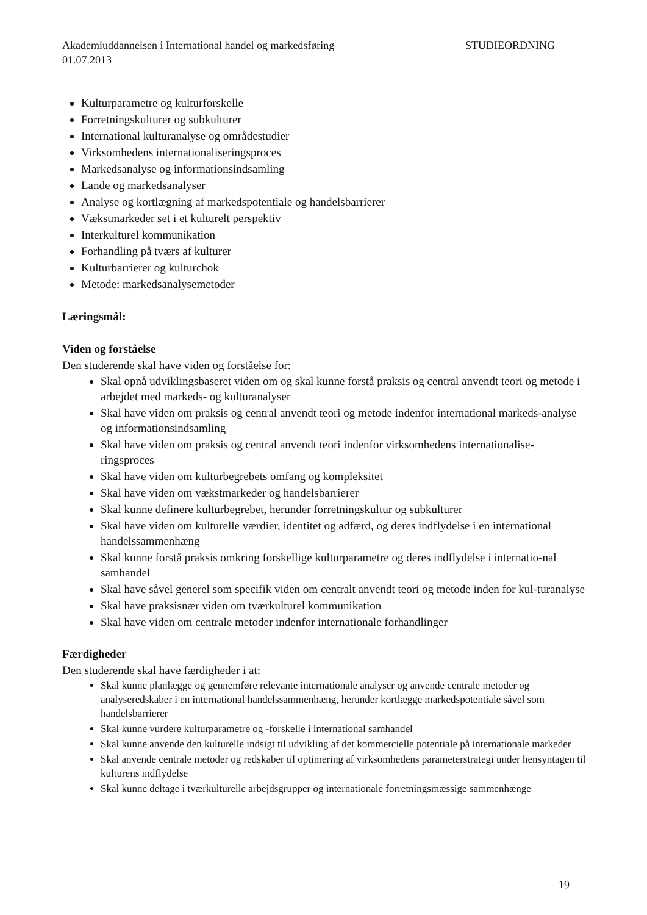Akademiuddannelsen i International handel og markedsføring STUDIEORDNING
01.07.2013
Kulturparametre og kulturforskelle
Forretningskulturer og subkulturer
International kulturanalyse og områdestudier
Virksomhedens internationaliseringsproces
Markedsanalyse og informationsindsamling
Lande og markedsanalyser
Analyse og kortlægning af markedspotentiale og handelsbarrierer
Vækstmarkeder set i et kulturelt perspektiv
Interkulturel kommunikation
Forhandling på tværs af kulturer
Kulturbarrierer og kulturchok
Metode: markedsanalysemetoder
Læringsmål:
Viden og forståelse
Den studerende skal have viden og forståelse for:
Skal opnå udviklingsbaseret viden om og skal kunne forstå praksis og central anvendt teori og metode i arbejdet med markeds- og kulturanalyser
Skal have viden om praksis og central anvendt teori og metode indenfor international markeds-analyse og informationsindsamling
Skal have viden om praksis og central anvendt teori indenfor virksomhedens internationalise-ringsproces
Skal have viden om kulturbegrebets omfang og kompleksitet
Skal have viden om vækstmarkeder og handelsbarrierer
Skal kunne definere kulturbegrebet, herunder forretningskultur og subkulturer
Skal have viden om kulturelle værdier, identitet og adfærd, og deres indflydelse i en international handelssammenhæng
Skal kunne forstå praksis omkring forskellige kulturparametre og deres indflydelse i internatio-nal samhandel
Skal have såvel generel som specifik viden om centralt anvendt teori og metode inden for kul-turanalyse
Skal have praksisnær viden om tværkulturel kommunikation
Skal have viden om centrale metoder indenfor internationale forhandlinger
Færdigheder
Den studerende skal have færdigheder i at:
Skal kunne planlægge og gennemføre relevante internationale analyser og anvende centrale metoder og analyseredskaber i en international handelssammenhæng, herunder kortlægge markedspotentiale såvel som handelsbarrierer
Skal kunne vurdere kulturparametre og -forskelle i international samhandel
Skal kunne anvende den kulturelle indsigt til udvikling af det kommercielle potentiale på internationale markeder
Skal anvende centrale metoder og redskaber til optimering af virksomhedens parameterstrategi under hensyntagen til kulturens indflydelse
Skal kunne deltage i tværkulturelle arbejdsgrupper og internationale forretningsmæssige sammenhænge
19